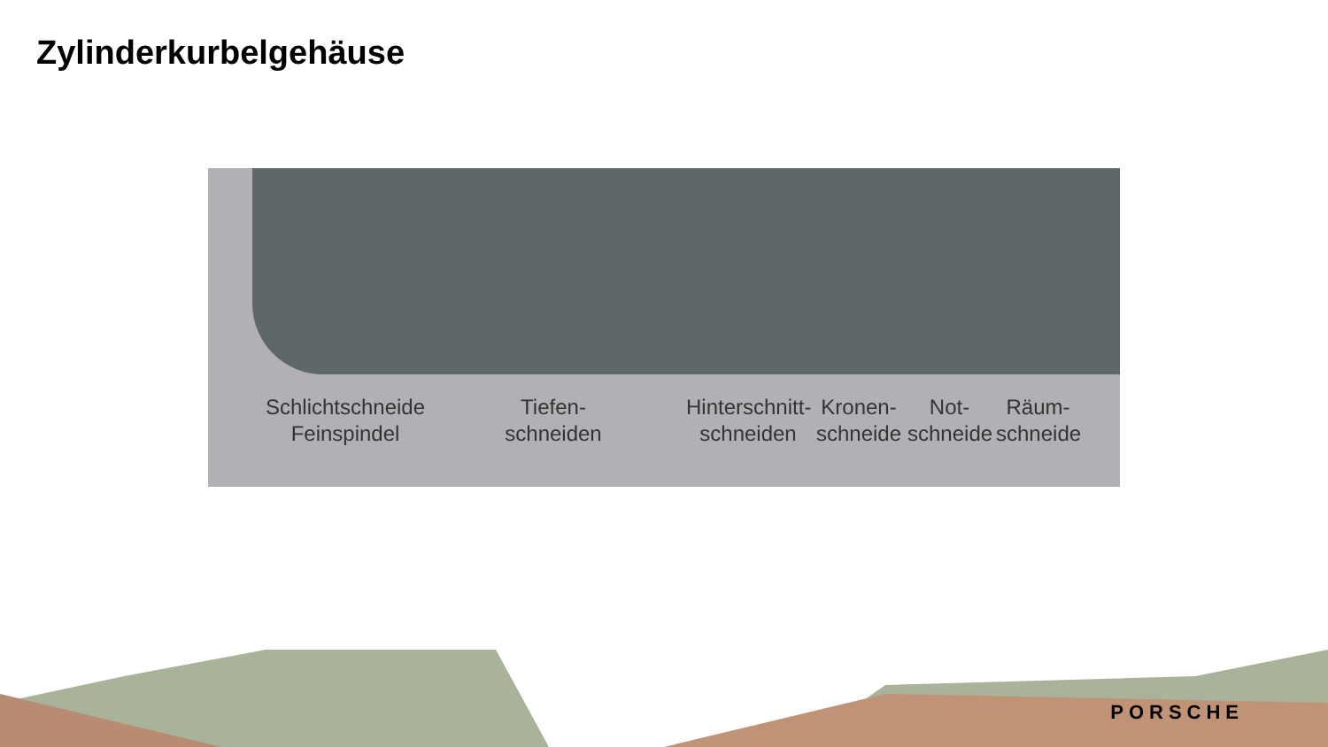Zylinderkurbelgehäuse
Schlichtschneide
Feinspindel
Tiefen-
schneiden
Hinterschnitt-
schneiden
Kronen-
schneide
Not-
schneide
Räum-
schneide
PORSCHE